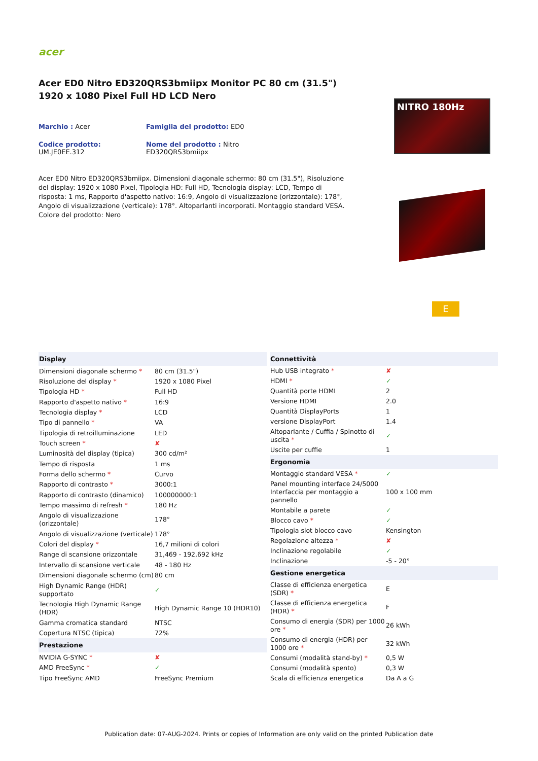acer
Acer ED0 Nitro ED320QRS3bmiipx Monitor PC 80 cm (31.5") 1920 x 1080 Pixel Full HD LCD Nero
Marchio : Acer
Famiglia del prodotto: ED0
Codice prodotto: UM.JE0EE.312
Nome del prodotto : Nitro ED320QRS3bmiipx
Acer ED0 Nitro ED320QRS3bmiipx. Dimensioni diagonale schermo: 80 cm (31.5"), Risoluzione del display: 1920 x 1080 Pixel, Tipologia HD: Full HD, Tecnologia display: LCD, Tempo di risposta: 1 ms, Rapporto d'aspetto nativo: 16:9, Angolo di visualizzazione (orizzontale): 178°, Angolo di visualizzazione (verticale): 178°. Altoparlanti incorporati. Montaggio standard VESA. Colore del prodotto: Nero
NITRO 180Hz
E
| Display | |
| --- | --- |
| Dimensioni diagonale schermo * | 80 cm (31.5") |
| Risoluzione del display * | 1920 x 1080 Pixel |
| Tipologia HD * | Full HD |
| Rapporto d'aspetto nativo * | 16:9 |
| Tecnologia display * | LCD |
| Tipo di pannello * | VA |
| Tipologia di retroilluminazione | LED |
| Touch screen * | ✘ |
| Luminosità del display (tipica) | 300 cd/m² |
| Tempo di risposta | 1 ms |
| Forma dello schermo * | Curvo |
| Rapporto di contrasto * | 3000:1 |
| Rapporto di contrasto (dinamico) | 100000000:1 |
| Tempo massimo di refresh * | 180 Hz |
| Angolo di visualizzazione (orizzontale) | 178° |
| Angolo di visualizzazione (verticale) | 178° |
| Colori del display * | 16,7 milioni di colori |
| Range di scansione orizzontale | 31,469 - 192,692 kHz |
| Intervallo di scansione verticale | 48 - 180 Hz |
| Dimensioni diagonale schermo (cm) | 80 cm |
| High Dynamic Range (HDR) supportato | ✓ |
| Tecnologia High Dynamic Range (HDR) | High Dynamic Range 10 (HDR10) |
| Gamma cromatica standard | NTSC |
| Copertura NTSC (tipica) | 72% |
| Prestazione | |
| NVIDIA G-SYNC * | ✘ |
| AMD FreeSync * | ✓ |
| Tipo FreeSync AMD | FreeSync Premium |
| Connettività | |
| --- | --- |
| Hub USB integrato * | ✘ |
| HDMI * | ✓ |
| Quantità porte HDMI | 2 |
| Versione HDMI | 2.0 |
| Quantità DisplayPorts | 1 |
| versione DisplayPort | 1.4 |
| Altoparlante / Cuffia / Spinotto di uscita * | ✓ |
| Uscite per cuffie | 1 |
| Ergonomia | |
| Montaggio standard VESA * | ✓ |
| Panel mounting interface 24/5000 Interfaccia per montaggio a pannello | 100 x 100 mm |
| Montabile a parete | ✓ |
| Blocco cavo * | ✓ |
| Tipologia slot blocco cavo | Kensington |
| Regolazione altezza * | ✘ |
| Inclinazione regolabile | ✓ |
| Inclinazione | -5 - 20° |
| Gestione energetica | |
| Classe di efficienza energetica (SDR) * | E |
| Classe di efficienza energetica (HDR) * | F |
| Consumo di energia (SDR) per 1000 ore * | 26 kWh |
| Consumo di energia (HDR) per 1000 ore * | 32 kWh |
| Consumi (modalità stand-by) * | 0,5 W |
| Consumi (modalità spento) | 0,3 W |
| Scala di efficienza energetica | Da A a G |
Publication date: 07-AUG-2024. Prints or copies of Information are only valid on the printed Publication date